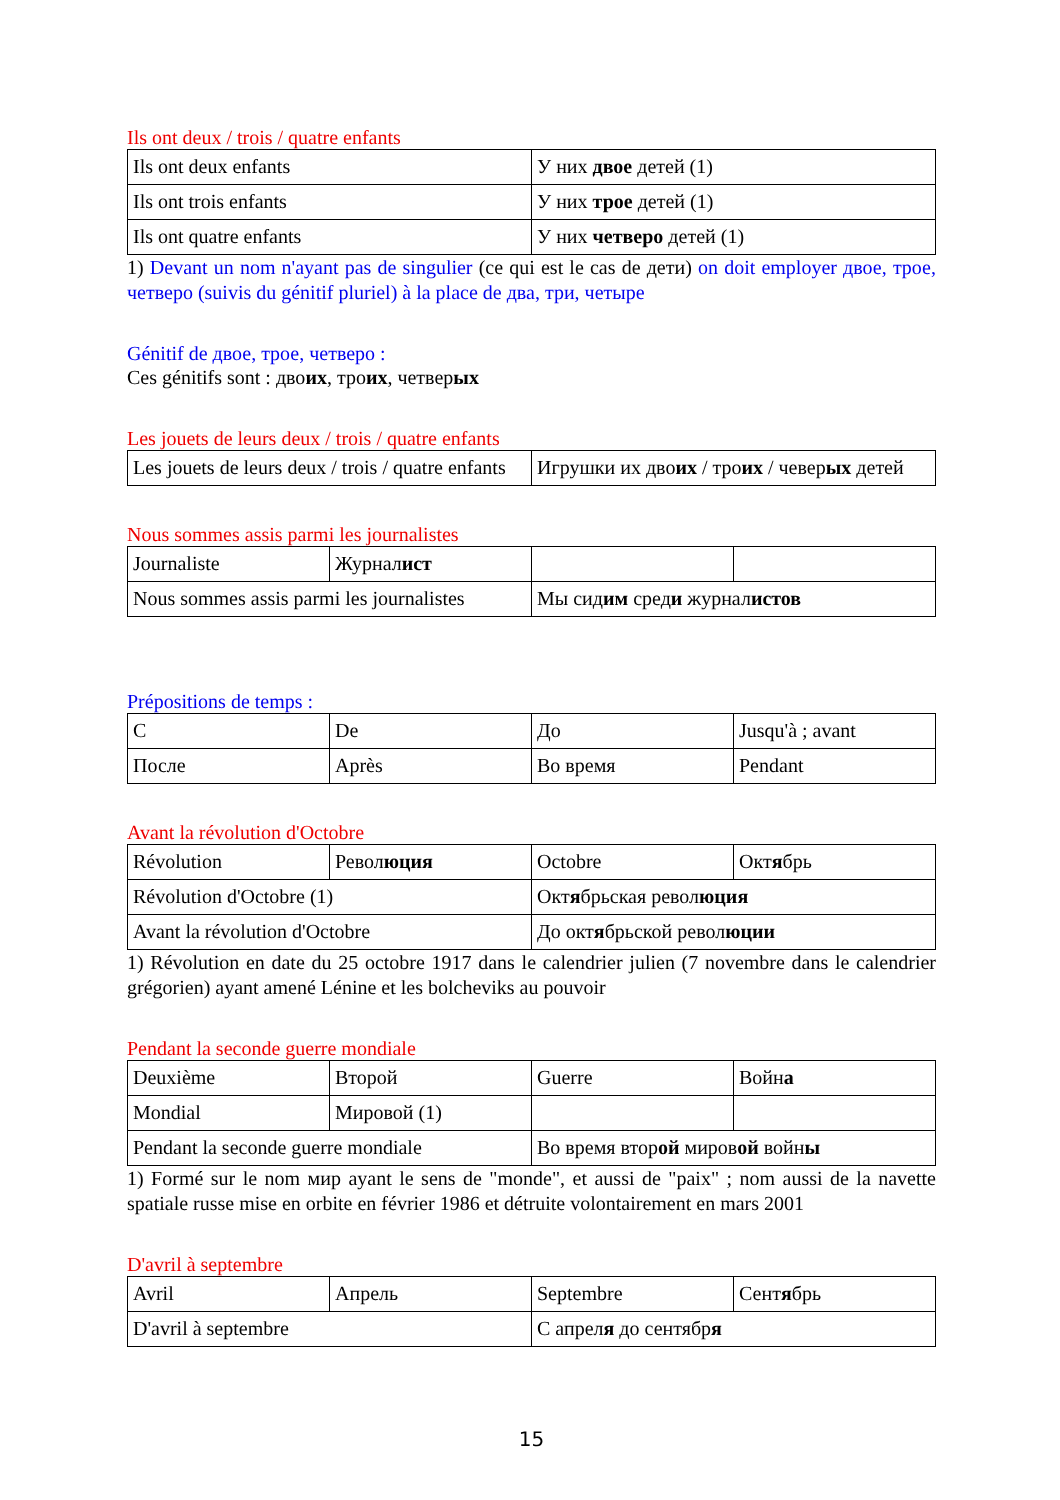Ils ont deux / trois / quatre enfants
| Ils ont deux enfants | У них двое детей (1) |
| Ils ont trois enfants | У них трое детей (1) |
| Ils ont quatre enfants | У них четверо детей (1) |
1) Devant un nom n'ayant pas de singulier (ce qui est le cas de дети) on doit employer двое, трое, четверо (suivis du génitif pluriel) à la place de два, три, четыре
Génitif de двое, трое, четверо :
Ces génitifs sont : двоих, троих, четверых
Les jouets de leurs deux / trois / quatre enfants
| Les jouets de leurs deux / trois / quatre enfants | Игрушки их дво их / тро их / чевер ых детей |
Nous sommes assis parmi les journalistes
| Journaliste | Журнал ист | | |
| Nous sommes assis parmi les journalistes | | Мы сид им сред и журнал истов | |
Prépositions de temps :
| С | De | До | Jusqu'à ; avant |
| После | Après | Во время | Pendant |
Avant la révolution d'Octobre
| Révolution | Револ юция | Octobre | Окт я брь |
| Révolution d'Octobre (1) | | Окт я брьская револ юция | |
| Avant la révolution d'Octobre | | До окт я брьской револ юции | |
1) Révolution en date du 25 octobre 1917 dans le calendrier julien (7 novembre dans le calendrier grégorien) ayant amené Lénine et les bolcheviks au pouvoir
Pendant la seconde guerre mondiale
| Deuxième | Второй | Guerre | Войн а |
| Mondial | Мировой (1) | | |
| Pendant la seconde guerre mondiale | | Во время втор ой миров ой войн ы | |
1) Formé sur le nom мир ayant le sens de "monde", et aussi de "paix" ; nom aussi de la navette spatiale russe mise en orbite en février 1986 et détruite volontairement en mars 2001
D'avril à septembre
| Avril | Апрель | Septembre | Сент я брь |
| D'avril à septembre | | С апрел я до сентябр я | |
15